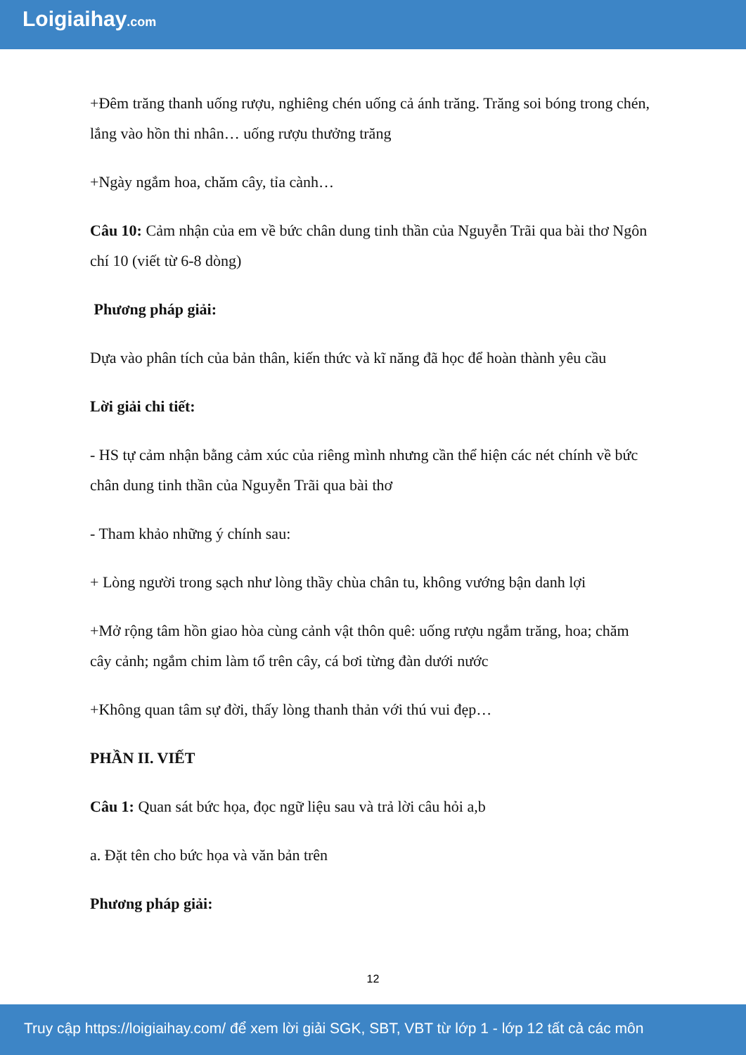Loigiaihay.com
+Đêm trăng thanh uống rượu, nghiêng chén uống cả ánh trăng. Trăng soi bóng trong chén, lắng vào hồn thi nhân… uống rượu thưởng trăng
+Ngày ngắm hoa, chăm cây, tỉa cành…
Câu 10: Cảm nhận của em về bức chân dung tinh thần của Nguyễn Trãi qua bài thơ Ngôn chí 10 (viết từ 6-8 dòng)
Phương pháp giải:
Dựa vào phân tích của bản thân, kiến thức và kĩ năng đã học để hoàn thành yêu cầu
Lời giải chi tiết:
- HS tự cảm nhận bằng cảm xúc của riêng mình nhưng cần thể hiện các nét chính về bức chân dung tinh thần của Nguyễn Trãi qua bài thơ
- Tham khảo những ý chính sau:
+ Lòng người trong sạch như lòng thầy chùa chân tu, không vướng bận danh lợi
+Mở rộng tâm hồn giao hòa cùng cảnh vật thôn quê: uống rượu ngắm trăng, hoa; chăm cây cảnh; ngắm chim làm tổ trên cây, cá bơi từng đàn dưới nước
+Không quan tâm sự đời, thấy lòng thanh thản với thú vui đẹp…
PHẦN II. VIẾT
Câu 1: Quan sát bức họa, đọc ngữ liệu sau và trả lời câu hỏi a,b
a. Đặt tên cho bức họa và văn bản trên
Phương pháp giải:
12
Truy cập https://loigiaihay.com/ để xem lời giải SGK, SBT, VBT từ lớp 1 - lớp 12 tất cả các môn